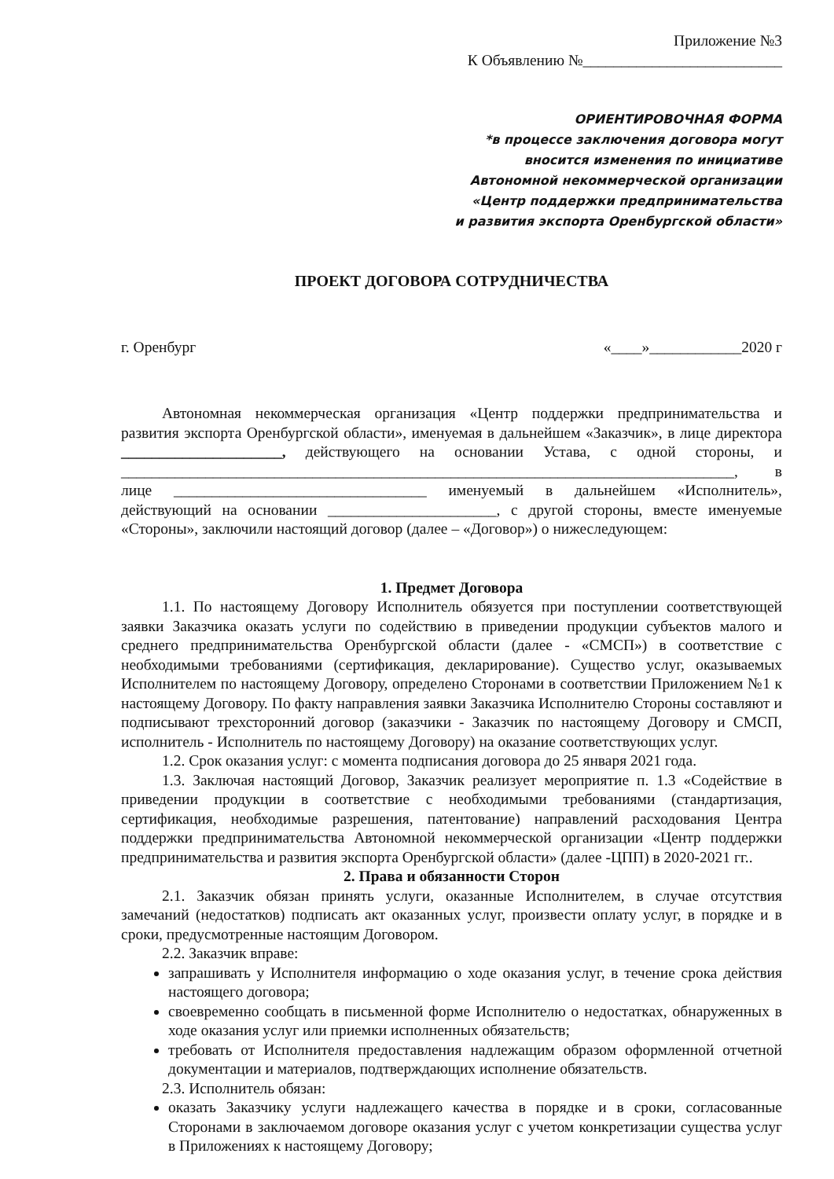Приложение №3
К Объявлению №__________________________
ОРИЕНТИРОВОЧНАЯ ФОРМА
*в процессе заключения договора могут
вносится изменения по инициативе
Автономной некоммерческой организации
«Центр поддержки предпринимательства
и развития экспорта Оренбургской области»
ПРОЕКТ ДОГОВОРА СОТРУДНИЧЕСТВА
г. Оренбург «____»____________2020 г
Автономная некоммерческая организация «Центр поддержки предпринимательства и развития экспорта Оренбургской области», именуемая в дальнейшем «Заказчик», в лице директора _____________________, действующего на основании Устава, с одной стороны, и ________________________________________________________________________________, в лице _________________________________ именуемый в дальнейшем «Исполнитель», действующий на основании ______________________, с другой стороны, вместе именуемые «Стороны», заключили настоящий договор (далее – «Договор») о нижеследующем:
1. Предмет Договора
1.1. По настоящему Договору Исполнитель обязуется при поступлении соответствующей заявки Заказчика оказать услуги по содействию в приведении продукции субъектов малого и среднего предпринимательства Оренбургской области (далее - «СМСП») в соответствие с необходимыми требованиями (сертификация, декларирование). Существо услуг, оказываемых Исполнителем по настоящему Договору, определено Сторонами в соответствии Приложением №1 к настоящему Договору. По факту направления заявки Заказчика Исполнителю Стороны составляют и подписывают трехсторонний договор (заказчики - Заказчик по настоящему Договору и СМСП, исполнитель - Исполнитель по настоящему Договору) на оказание соответствующих услуг.
1.2. Срок оказания услуг: с момента подписания договора до 25 января 2021 года.
1.3. Заключая настоящий Договор, Заказчик реализует мероприятие п. 1.3 «Содействие в приведении продукции в соответствие с необходимыми требованиями (стандартизация, сертификация, необходимые разрешения, патентование) направлений расходования Центра поддержки предпринимательства Автономной некоммерческой организации «Центр поддержки предпринимательства и развития экспорта Оренбургской области» (далее -ЦПП) в 2020-2021 гг..
2. Права и обязанности Сторон
2.1. Заказчик обязан принять услуги, оказанные Исполнителем, в случае отсутствия замечаний (недостатков) подписать акт оказанных услуг, произвести оплату услуг, в порядке и в сроки, предусмотренные настоящим Договором.
2.2. Заказчик вправе:
запрашивать у Исполнителя информацию о ходе оказания услуг, в течение срока действия настоящего договора;
своевременно сообщать в письменной форме Исполнителю о недостатках, обнаруженных в ходе оказания услуг или приемки исполненных обязательств;
требовать от Исполнителя предоставления надлежащим образом оформленной отчетной документации и материалов, подтверждающих исполнение обязательств.
2.3. Исполнитель обязан:
оказать Заказчику услуги надлежащего качества в порядке и в сроки, согласованные Сторонами в заключаемом договоре оказания услуг с учетом конкретизации существа услуг в Приложениях к настоящему Договору;